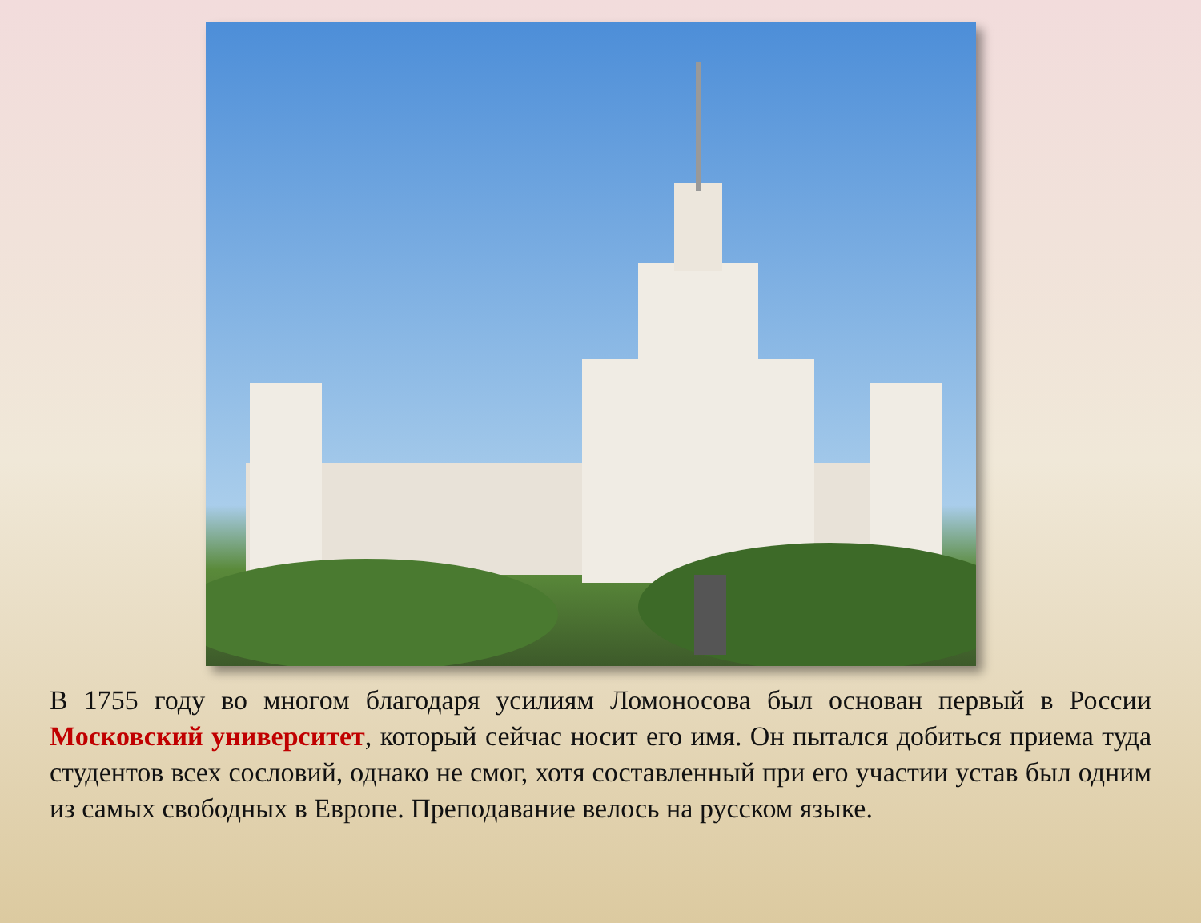В 1755 году во многом благодаря усилиям Ломоносова был основан первый в России Московский университет, который сейчас носит его имя. Он пытался добиться приема туда студентов всех сословий, однако не смог, хотя составленный при его участии устав был одним из самых свободных в Европе. Преподавание велось на русском языке.